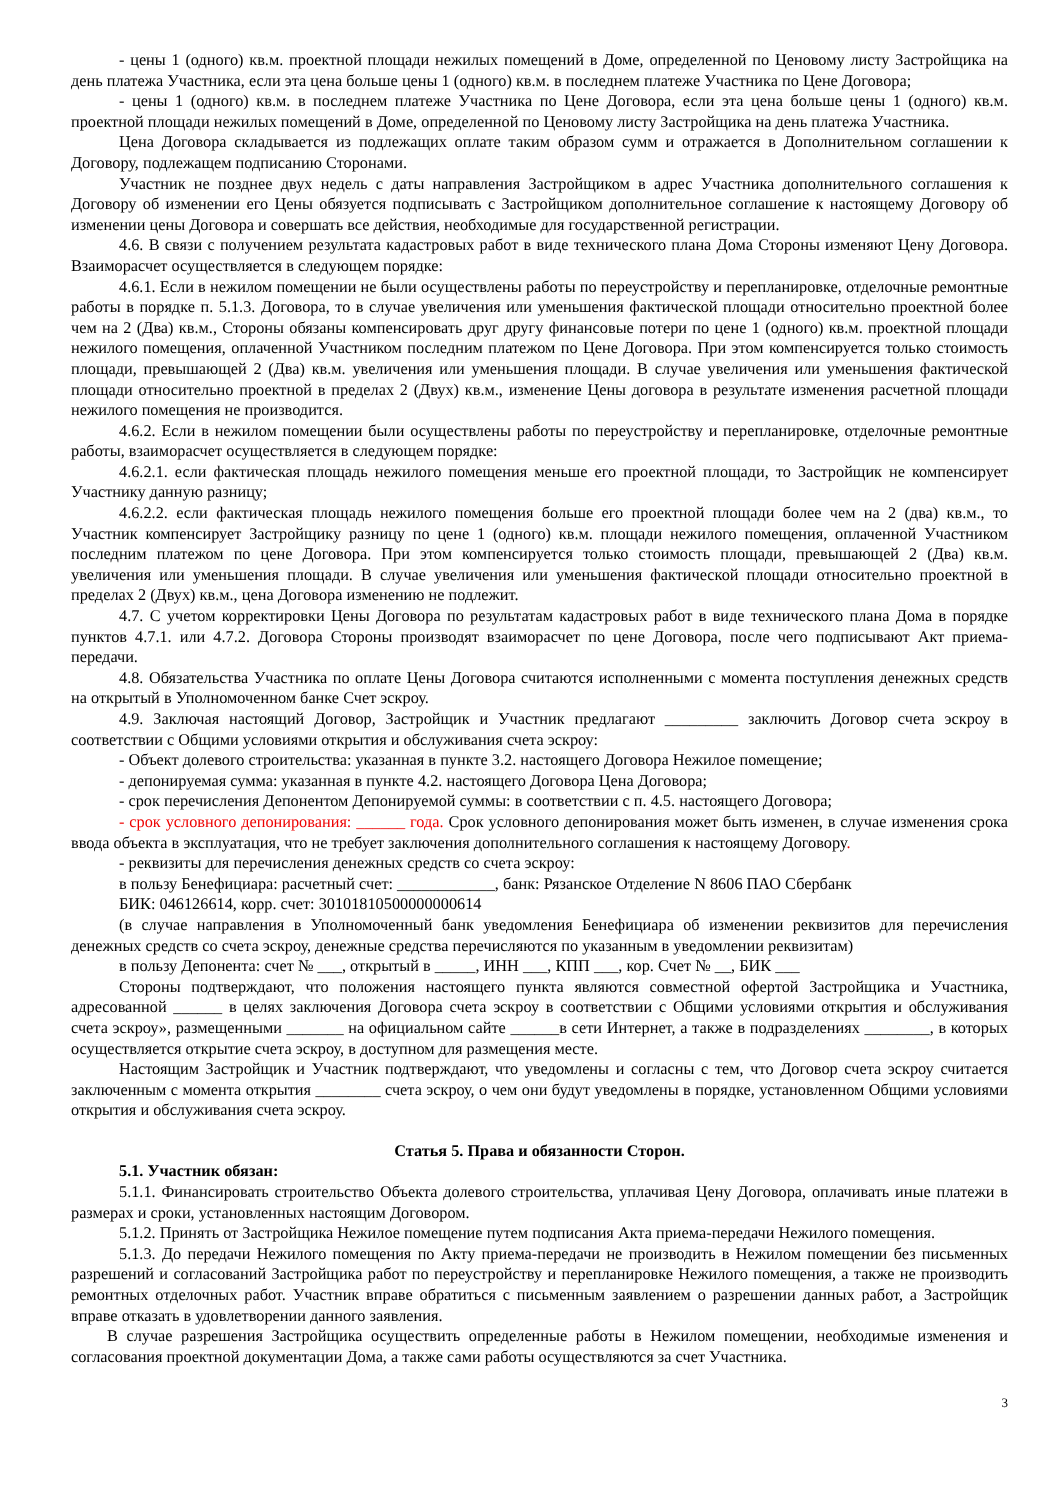- цены 1 (одного) кв.м. проектной площади нежилых помещений в Доме, определенной по Ценовому листу Застройщика на день платежа Участника, если эта цена больше цены 1 (одного) кв.м. в последнем платеже Участника по Цене Договора;
- цены 1 (одного) кв.м. в последнем платеже Участника по Цене Договора, если эта цена больше цены 1 (одного) кв.м. проектной площади нежилых помещений в Доме, определенной по Ценовому листу Застройщика на день платежа Участника.
Цена Договора складывается из подлежащих оплате таким образом сумм и отражается в Дополнительном соглашении к Договору, подлежащем подписанию Сторонами.
Участник не позднее двух недель с даты направления Застройщиком в адрес Участника дополнительного соглашения к Договору об изменении его Цены обязуется подписывать с Застройщиком дополнительное соглашение к настоящему Договору об изменении цены Договора и совершать все действия, необходимые для государственной регистрации.
4.6. В связи с получением результата кадастровых работ в виде технического плана Дома Стороны изменяют Цену Договора. Взаиморасчет осуществляется в следующем порядке:
4.6.1. Если в нежилом помещении не были осуществлены работы по переустройству и перепланировке, отделочные ремонтные работы в порядке п. 5.1.3. Договора, то в случае увеличения или уменьшения фактической площади относительно проектной более чем на 2 (Два) кв.м., Стороны обязаны компенсировать друг другу финансовые потери по цене 1 (одного) кв.м. проектной площади нежилого помещения, оплаченной Участником последним платежом по Цене Договора. При этом компенсируется только стоимость площади, превышающей 2 (Два) кв.м. увеличения или уменьшения площади. В случае увеличения или уменьшения фактической площади относительно проектной в пределах 2 (Двух) кв.м., изменение Цены договора в результате изменения расчетной площади нежилого помещения не производится.
4.6.2. Если в нежилом помещении были осуществлены работы по переустройству и перепланировке, отделочные ремонтные работы, взаиморасчет осуществляется в следующем порядке:
4.6.2.1. если фактическая площадь нежилого помещения меньше его проектной площади, то Застройщик не компенсирует Участнику данную разницу;
4.6.2.2. если фактическая площадь нежилого помещения больше его проектной площади более чем на 2 (два) кв.м., то Участник компенсирует Застройщику разницу по цене 1 (одного) кв.м. площади нежилого помещения, оплаченной Участником последним платежом по цене Договора. При этом компенсируется только стоимость площади, превышающей 2 (Два) кв.м. увеличения или уменьшения площади. В случае увеличения или уменьшения фактической площади относительно проектной в пределах 2 (Двух) кв.м., цена Договора изменению не подлежит.
4.7. С учетом корректировки Цены Договора по результатам кадастровых работ в виде технического плана Дома в порядке пунктов 4.7.1. или 4.7.2. Договора Стороны производят взаиморасчет по цене Договора, после чего подписывают Акт приема-передачи.
4.8. Обязательства Участника по оплате Цены Договора считаются исполненными с момента поступления денежных средств на открытый в Уполномоченном банке Счет эскроу.
4.9. Заключая настоящий Договор, Застройщик и Участник предлагают _________ заключить Договор счета эскроу в соответствии с Общими условиями открытия и обслуживания счета эскроу:
- Объект долевого строительства: указанная в пункте 3.2. настоящего Договора Нежилое помещение;
- депонируемая сумма: указанная в пункте 4.2. настоящего Договора Цена Договора;
- срок перечисления Депонентом Депонируемой суммы: в соответствии с п. 4.5. настоящего Договора;
- срок условного депонирования: ______ года. Срок условного депонирования может быть изменен, в случае изменения срока ввода объекта в эксплуатация, что не требует заключения дополнительного соглашения к настоящему Договору.
- реквизиты для перечисления денежных средств со счета эскроу:
в пользу Бенефициара: расчетный счет: ____________, банк: Рязанское Отделение N 8606 ПАО Сбербанк
БИК: 046126614, корр. счет: 30101810500000000614
(в случае направления в Уполномоченный банк уведомления Бенефициара об изменении реквизитов для перечисления денежных средств со счета эскроу, денежные средства перечисляются по указанным в уведомлении реквизитам)
в пользу Депонента: счет № ___, открытый в _____, ИНН ___, КПП ___, кор. Счет № __, БИК ___
Стороны подтверждают, что положения настоящего пункта являются совместной офертой Застройщика и Участника, адресованной ______ в целях заключения Договора счета эскроу в соответствии с Общими условиями открытия и обслуживания счета эскроу», размещенными _______ на официальном сайте ______в сети Интернет, а также в подразделениях ________, в которых осуществляется открытие счета эскроу, в доступном для размещения месте.
Настоящим Застройщик и Участник подтверждают, что уведомлены и согласны с тем, что Договор счета эскроу считается заключенным с момента открытия ________ счета эскроу, о чем они будут уведомлены в порядке, установленном Общими условиями открытия и обслуживания счета эскроу.
Статья 5. Права и обязанности Сторон.
5.1. Участник обязан:
5.1.1. Финансировать строительство Объекта долевого строительства, уплачивая Цену Договора, оплачивать иные платежи в размерах и сроки, установленных настоящим Договором.
5.1.2. Принять от Застройщика Нежилое помещение путем подписания Акта приема-передачи Нежилого помещения.
5.1.3. До передачи Нежилого помещения по Акту приема-передачи не производить в Нежилом помещении без письменных разрешений и согласований Застройщика работ по переустройству и перепланировке Нежилого помещения, а также не производить ремонтных отделочных работ. Участник вправе обратиться с письменным заявлением о разрешении данных работ, а Застройщик вправе отказать в удовлетворении данного заявления.
В случае разрешения Застройщика осуществить определенные работы в Нежилом помещении, необходимые изменения и согласования проектной документации Дома, а также сами работы осуществляются за счет Участника.
3